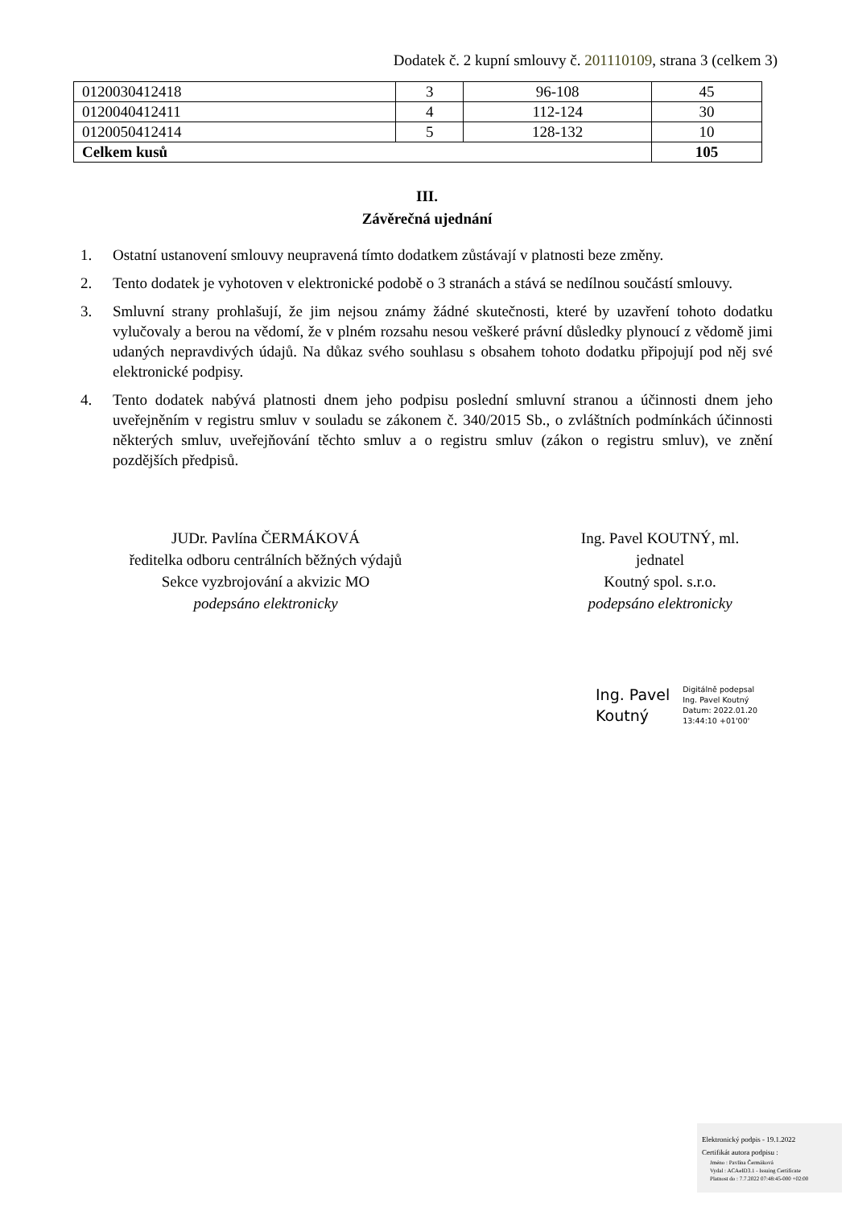Dodatek č. 2 kupní smlouvy č. 201110109, strana 3 (celkem 3)
| 0120030412418 | 3 | 96-108 | 45 |
| 0120040412411 | 4 | 112-124 | 30 |
| 0120050412414 | 5 | 128-132 | 10 |
| Celkem kusů | | | 105 |
III.
Závěrečná ujednání
1. Ostatní ustanovení smlouvy neupravená tímto dodatkem zůstávají v platnosti beze změny.
2. Tento dodatek je vyhotoven v elektronické podobě o 3 stranách a stává se nedílnou součástí smlouvy.
3. Smluvní strany prohlašují, že jim nejsou známy žádné skutečnosti, které by uzavření tohoto dodatku vylučovaly a berou na vědomí, že v plném rozsahu nesou veškeré právní důsledky plynoucí z vědomě jimi udaných nepravdivých údajů. Na důkaz svého souhlasu s obsahem tohoto dodatku připojují pod něj své elektronické podpisy.
4. Tento dodatek nabývá platnosti dnem jeho podpisu poslední smluvní stranou a účinnosti dnem jeho uveřejněním v registru smluv v souladu se zákonem č. 340/2015 Sb., o zvláštních podmínkách účinnosti některých smluv, uveřejňování těchto smluv a o registru smluv (zákon o registru smluv), ve znění pozdějších předpisů.
JUDr. Pavlína ČERMÁKOVÁ
ředitelka odboru centrálních běžných výdajů
Sekce vyzbrojování a akvizic MO
podepsáno elektronicky
Ing. Pavel KOUTNÝ, ml.
jednatel
Koutný spol. s.r.o.
podepsáno elektronicky
Ing. Pavel
Koutný
Digitálně podepsal
Ing. Pavel Koutný
Datum: 2022.01.20
13:44:10 +01'00'
Elektronický podpis - 19.1.2022
Certifikát autora podpisu :
Jméno : Pavlína Čermáková
Vydal : ACAeID3.1 - Issuing Certificate
Platnost do : 7.7.2022 07:48:45-000 +02:00